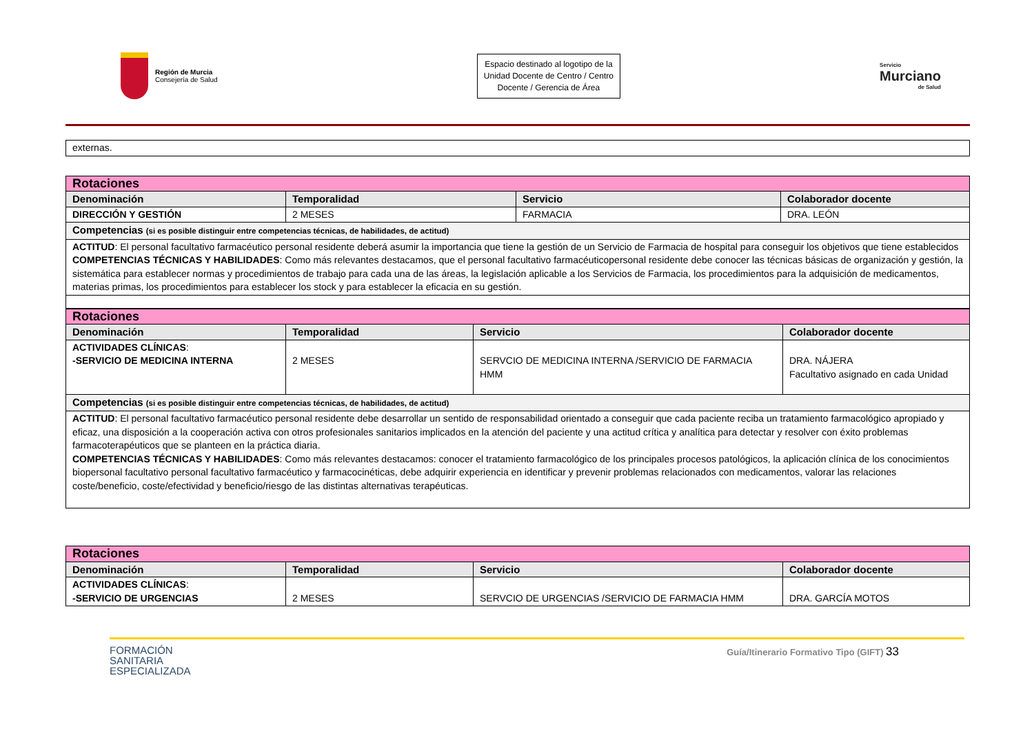Región de Murcia
Consejería de Salud
Espacio destinado al logotipo de la Unidad Docente de Centro / Centro Docente / Gerencia de Área
Servicio
Murciano
de Salud
| externas. |
| Rotaciones | | | |
| Denominación | Temporalidad | Servicio | Colaborador docente |
| DIRECCIÓN Y GESTIÓN | 2 MESES | FARMACIA | DRA. LEÓN |
| Competencias (si es posible distinguir entre competencias técnicas, de habilidades, de actitud) | | | |
| ACTITUD : El personal facultativo farmacéutico personal residente deberá asumir la importancia que tiene la gestión de un Servicio de Farmacia de hospital para conseguir los objetivos que tiene establecidos COMPETENCIAS TÉCNICAS Y HABILIDADES : Como más relevantes destacamos, que el personal facultativo farmacéuticopersonal residente debe conocer las técnicas básicas de organización y gestión, la sistemática para establecer normas y procedimientos de trabajo para cada una de las áreas, la legislación aplicable a los Servicios de Farmacia, los procedimientos para la adquisición de medicamentos, materias primas, los procedimientos para establecer los stock y para establecer la eficacia en su gestión. | | | |
| Rotaciones | | | |
| Denominación | Temporalidad | Servicio | Colaborador docente |
| ACTIVIDADES CLÍNICAS : -SERVICIO DE MEDICINA INTERNA | 2 MESES | SERVCIO DE MEDICINA INTERNA /SERVICIO DE FARMACIA HMM | DRA. NÁJERA Facultativo asignado en cada Unidad |
| Competencias (si es posible distinguir entre competencias técnicas, de habilidades, de actitud) | | | |
| ACTITUD : El personal facultativo farmacéutico personal residente debe desarrollar un sentido de responsabilidad orientado a conseguir que cada paciente reciba un tratamiento farmacológico apropiado y eficaz, una disposición a la cooperación activa con otros profesionales sanitarios implicados en la atención del paciente y una actitud crítica y analítica para detectar y resolver con éxito problemas farmacoterapéuticos que se planteen en la práctica diaria. COMPETENCIAS TÉCNICAS Y HABILIDADES : Como más relevantes destacamos: conocer el tratamiento farmacológico de los principales procesos patológicos, la aplicación clínica de los conocimientos biopersonal facultativo personal facultativo farmacéutico y farmacocinéticas, debe adquirir experiencia en identificar y prevenir problemas relacionados con medicamentos, valorar las relaciones coste/beneficio, coste/efectividad y beneficio/riesgo de las distintas alternativas terapéuticas. | | | |
| Rotaciones | | | |
| Denominación | Temporalidad | Servicio | Colaborador docente |
| ACTIVIDADES CLÍNICAS : -SERVICIO DE URGENCIAS | 2 MESES | SERVCIO DE URGENCIAS /SERVICIO DE FARMACIA HMM | DRA. GARCÍA MOTOS |
FORMACIÓN
SANITARIA
ESPECIALIZADA
Guía/Itinerario Formativo Tipo (GIFT) 33